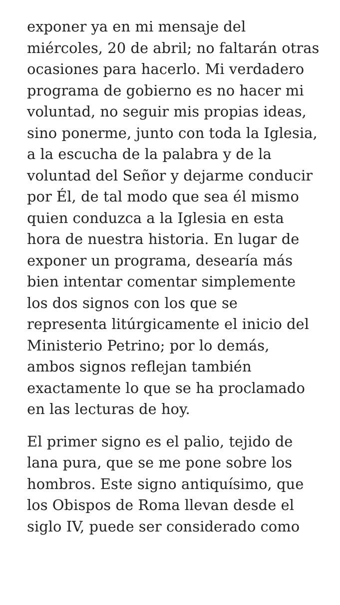exponer ya en mi mensaje del miércoles, 20 de abril; no faltarán otras ocasiones para hacerlo. Mi verdadero programa de gobierno es no hacer mi voluntad, no seguir mis propias ideas, sino ponerme, junto con toda la Iglesia, a la escucha de la palabra y de la voluntad del Señor y dejarme conducir por Él, de tal modo que sea él mismo quien conduzca a la Iglesia en esta hora de nuestra historia. En lugar de exponer un programa, desearía más bien intentar comentar simplemente los dos signos con los que se representa litúrgicamente el inicio del Ministerio Petrino; por lo demás, ambos signos reflejan también exactamente lo que se ha proclamado en las lecturas de hoy.
El primer signo es el palio, tejido de lana pura, que se me pone sobre los hombros. Este signo antiquísimo, que los Obispos de Roma llevan desde el siglo IV, puede ser considerado como